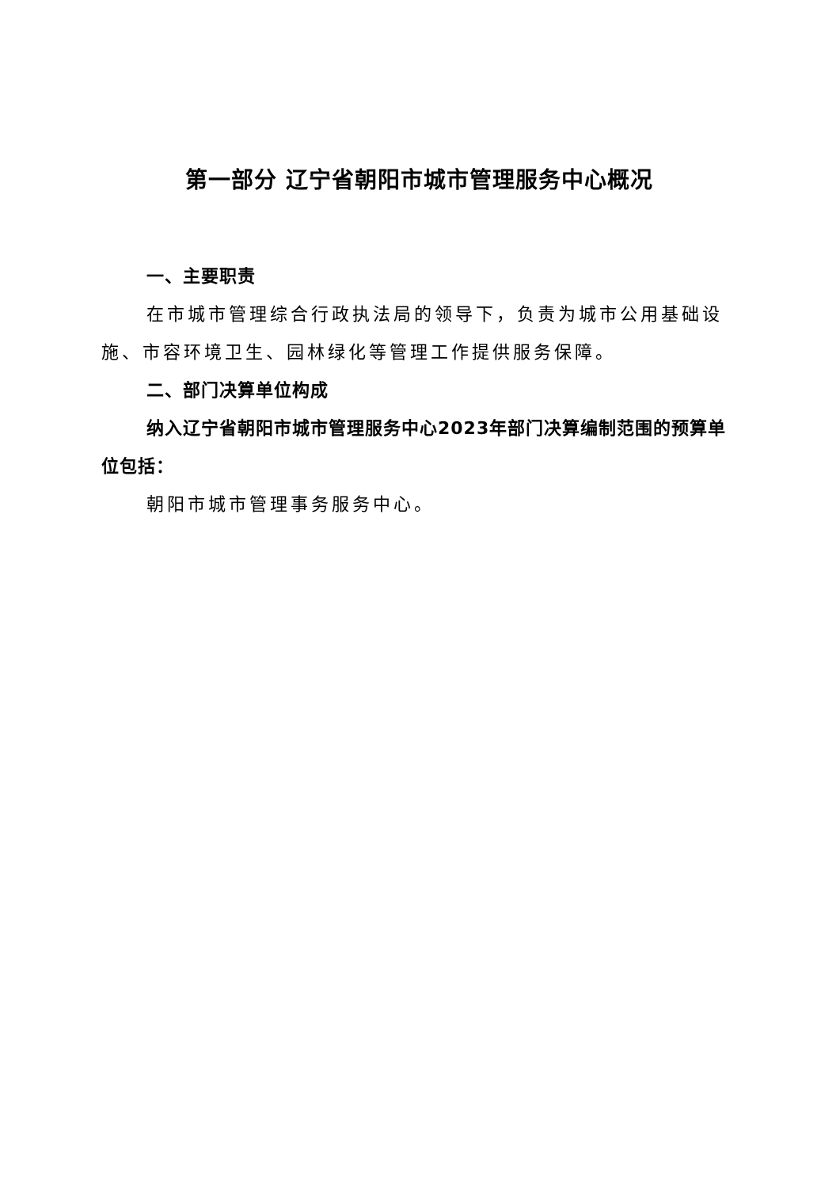第一部分 辽宁省朝阳市城市管理服务中心概况
一、主要职责
在市城市管理综合行政执法局的领导下，负责为城市公用基础设施、市容环境卫生、园林绿化等管理工作提供服务保障。
二、部门决算单位构成
纳入辽宁省朝阳市城市管理服务中心2023年部门决算编制范围的预算单位包括：
朝阳市城市管理事务服务中心。